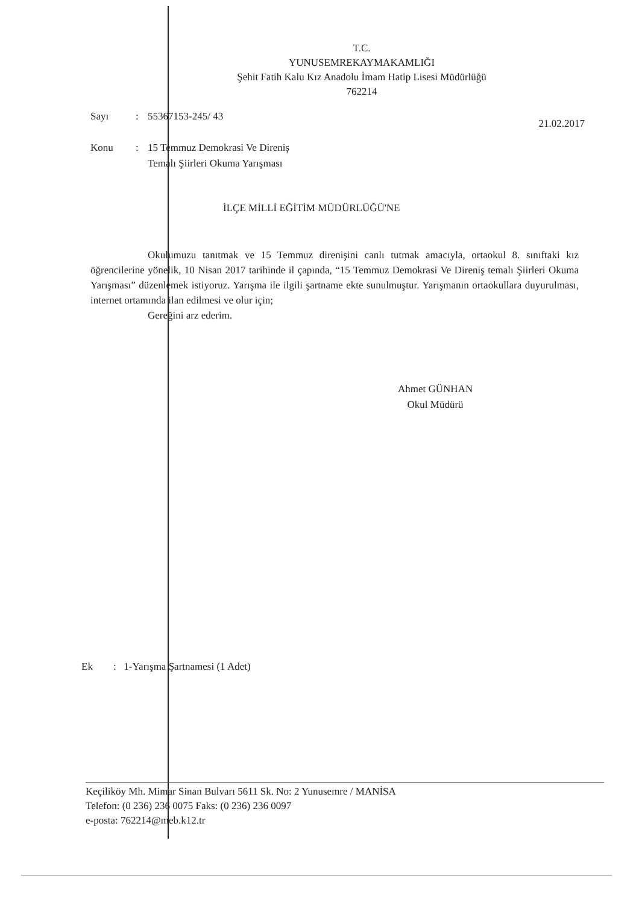T.C.
YUNUSEMREKAYMAKAMLIĞI
Şehit Fatih Kalu Kız Anadolu İmam Hatip Lisesi Müdürlüğü
762214
Sayı: 55367153-245/ 43 21.02.2017
Konu: 15 Temmuz Demokrasi Ve Direniş
Temalı Şiirleri Okuma Yarışması
İLÇE MİLLİ EĞİTİM MÜDÜRLÜĞÜ'NE
Okulumuzu tanıtmak ve 15 Temmuz direnişini canlı tutmak amacıyla, ortaokul 8. sınıftaki kız öğrencilerine yönelik, 10 Nisan 2017 tarihinde il çapında, “15 Temmuz Demokrasi Ve Direniş temalı Şiirleri Okuma Yarışması” düzenlemek istiyoruz. Yarışma ile ilgili şartname ekte sunulmuştur. Yarışmanın ortaokullara duyurulması, internet ortamında ilan edilmesi ve olur için;
Gereğini arz ederim.
Ahmet GÜNHAN
Okul Müdürü
Ek : 1-Yarışma Şartnamesi (1 Adet)
Keçiliköy Mh. Mimar Sinan Bulvarı 5611 Sk. No: 2 Yunusemre / MANİSA
Telefon: (0 236) 236 0075 Faks: (0 236) 236 0097
e-posta: 762214@meb.k12.tr